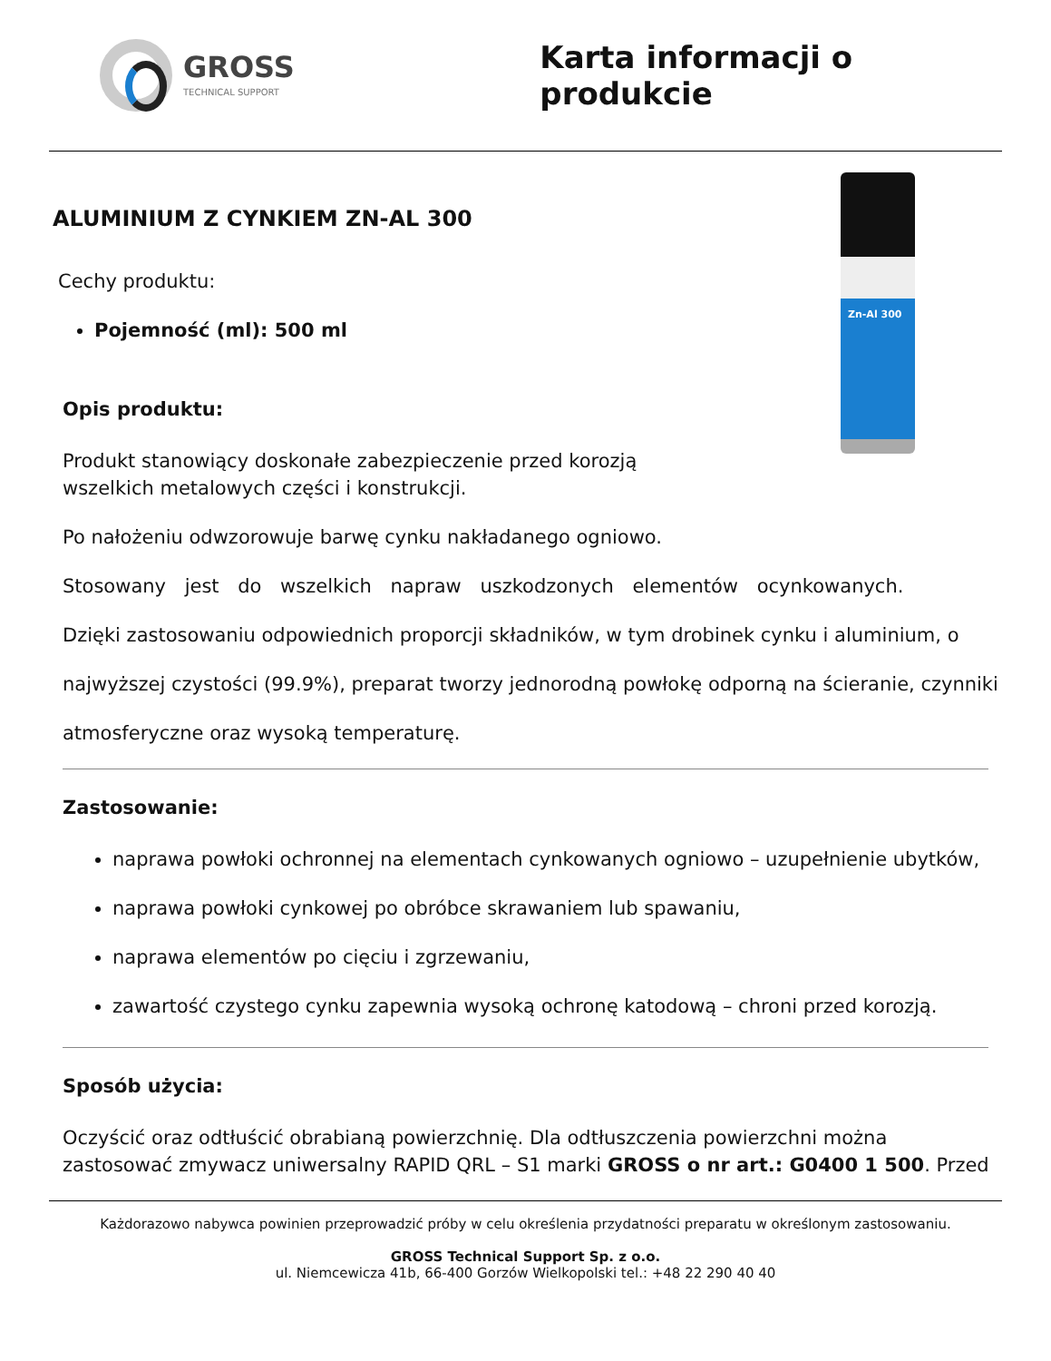GROSS
TECHNICAL SUPPORT
Karta informacji o produkcie
Zn-Al 300
ALUMINIUM Z CYNKIEM ZN-AL 300
Cechy produktu:
Pojemność (ml): 500 ml
Opis produktu:
Produkt stanowiący doskonałe zabezpieczenie przed korozją
wszelkich metalowych części i konstrukcji.
Po nałożeniu odwzorowuje barwę cynku nakładanego ogniowo.
Stosowany jest do wszelkich napraw uszkodzonych elementów ocynkowanych.
Dzięki zastosowaniu odpowiednich proporcji składników, w tym drobinek cynku i aluminium, o
najwyższej czystości (99.9%), preparat tworzy jednorodną powłokę odporną na ścieranie, czynniki
atmosferyczne oraz wysoką temperaturę.
Zastosowanie:
naprawa powłoki ochronnej na elementach cynkowanych ogniowo – uzupełnienie ubytków,
naprawa powłoki cynkowej po obróbce skrawaniem lub spawaniu,
naprawa elementów po cięciu i zgrzewaniu,
zawartość czystego cynku zapewnia wysoką ochronę katodową – chroni przed korozją.
Sposób użycia:
Oczyścić oraz odtłuścić obrabianą powierzchnię. Dla odtłuszczenia powierzchni można zastosować zmywacz uniwersalny RAPID QRL – S1 marki GROSS o nr art.: G0400 1 500. Przed
Każdorazowo nabywca powinien przeprowadzić próby w celu określenia przydatności preparatu w określonym zastosowaniu.
GROSS Technical Support Sp. z o.o.
ul. Niemcewicza 41b, 66-400 Gorzów Wielkopolski tel.: +48 22 290 40 40